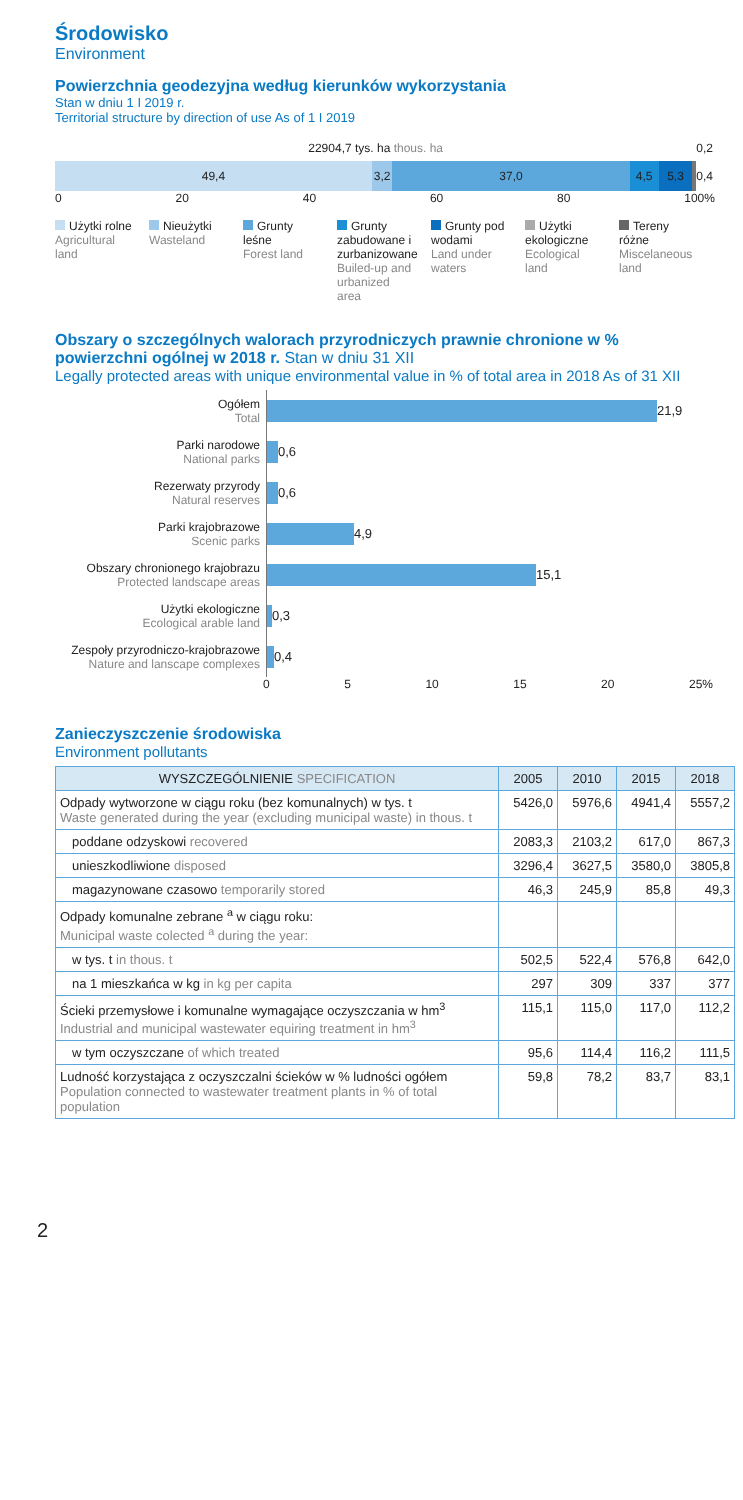Środowisko
Environment
Powierzchnia geodezyjna według kierunków wykorzystania
Stan w dniu 1 I 2019 r.
Territorial structure by direction of use As of 1 I 2019
22904,7 tys. ha thous. ha 0,2
49,4 3,2 37,0 4,5 5,3 0,4
0 20 40 60 80 100%
Użytki rolne
Agricultural land
Nieużytki
Wasteland
Grunty leśne
Forest land
Grunty zabudowane i zurbanizowane
Builed-up and urbanized area
Grunty pod wodami
Land under waters
Użytki ekologiczne
Ecological land
Tereny różne
Miscelaneous land
Obszary o szczególnych walorach przyrodniczych prawnie chronione w % powierzchni ogólnej w 2018 r. Stan w dniu 31 XII
Legally protected areas with unique environmental value in % of total area in 2018 As of 31 XII
Ogółem
Total
21,9
Parki narodowe
National parks
0,6
Rezerwaty przyrody
Natural reserves
0,6
Parki krajobrazowe
Scenic parks
4,9
Obszary chronionego krajobrazu
Protected landscape areas
15,1
Użytki ekologiczne
Ecological arable land
0,3
Zespoły przyrodniczo-krajobrazowe
Nature and lanscape complexes
0,4
0 5 10 15 20 25%
Zanieczyszczenie środowiska
Environment pollutants
| WYSZCZEGÓLNIENIE SPECIFICATION | 2005 | 2010 | 2015 | 2018 |
| --- | --- | --- | --- | --- |
| Odpady wytworzone w ciągu roku (bez komunalnych) w tys. t Waste generated during the year (excluding municipal waste) in thous. t | 5426,0 | 5976,6 | 4941,4 | 5557,2 |
| poddane odzyskowi recovered | 2083,3 | 2103,2 | 617,0 | 867,3 |
| unieszkodliwione disposed | 3296,4 | 3627,5 | 3580,0 | 3805,8 |
| magazynowane czasowo temporarily stored | 46,3 | 245,9 | 85,8 | 49,3 |
| Odpady komunalne zebrane <sup>a</sup> w ciągu roku: Municipal waste colected <sup>a</sup> during the year: | | | | |
| w tys. t in thous. t | 502,5 | 522,4 | 576,8 | 642,0 |
| na 1 mieszkańca w kg in kg per capita | 297 | 309 | 337 | 377 |
| Ścieki przemysłowe i komunalne wymagające oczyszczania w hm<sup>3</sup> Industrial and municipal wastewater equiring treatment in hm<sup>3</sup> | 115,1 | 115,0 | 117,0 | 112,2 |
| w tym oczyszczane of which treated | 95,6 | 114,4 | 116,2 | 111,5 |
| Ludność korzystająca z oczyszczalni ścieków w % ludności ogółem Population connected to wastewater treatment plants in % of total population | 59,8 | 78,2 | 83,7 | 83,1 |
2